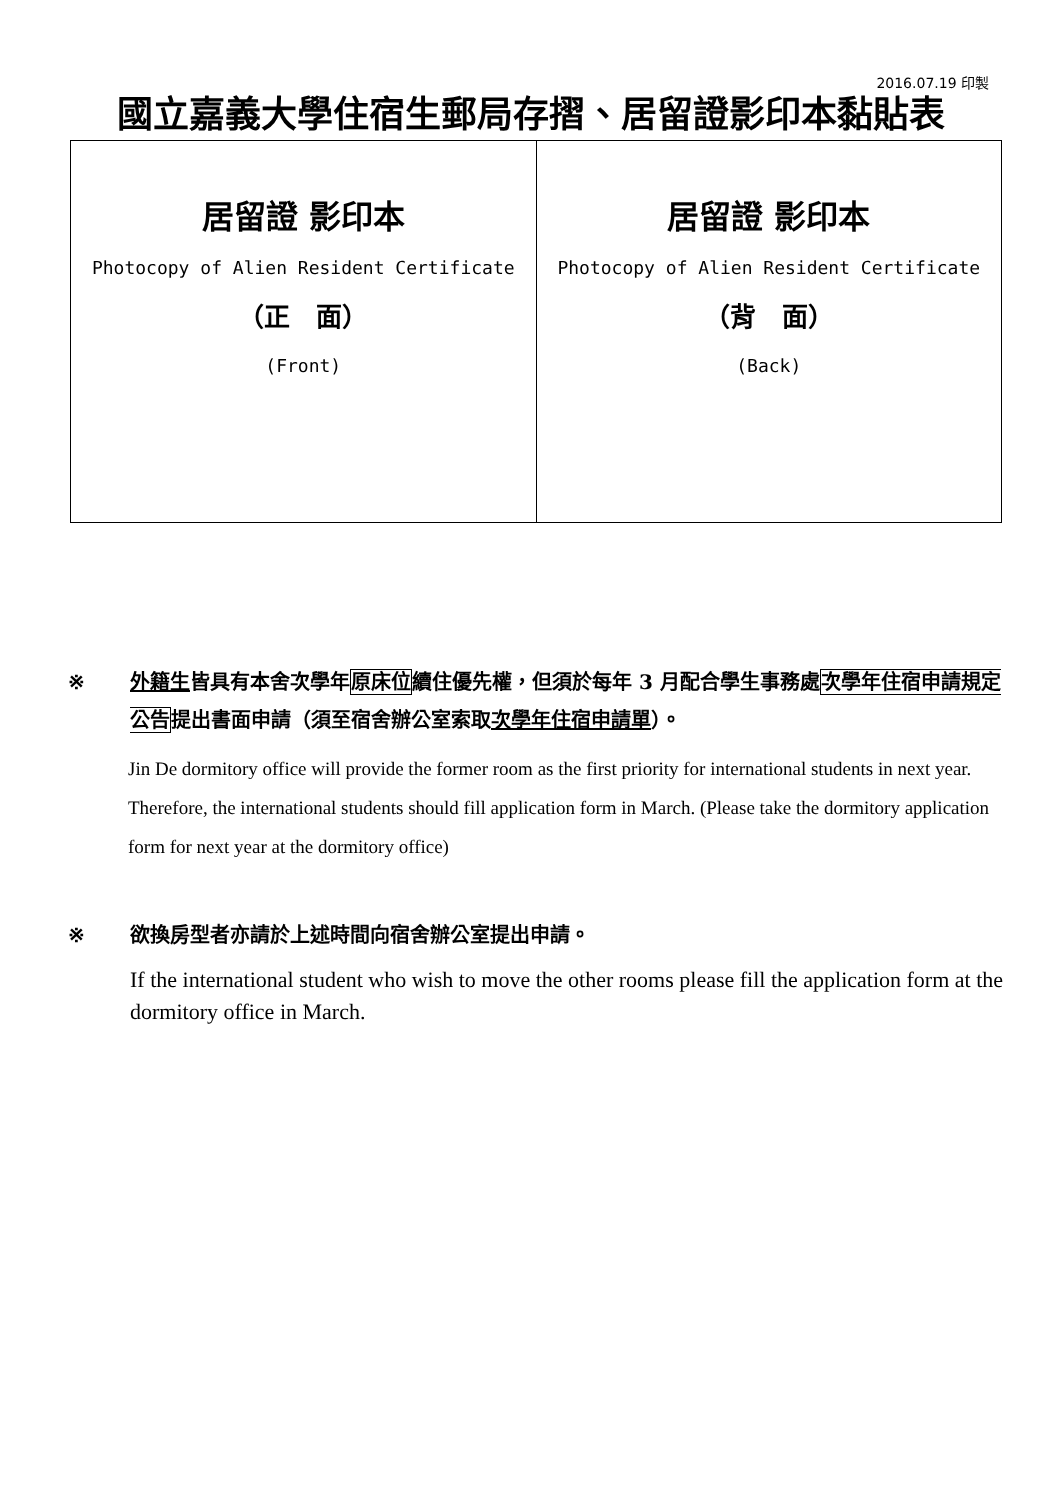2016.07.19 印製
國立嘉義大學住宿生郵局存摺、居留證影印本黏貼表
| 居留證 影印本 Photocopy of Alien Resident Certificate （正 面） (Front) | 居留證 影印本 Photocopy of Alien Resident Certificate （背 面） (Back) |
※ 外籍生皆具有本舍次學年原床位續住優先權，但須於每年 3 月配合學生事務處次學年住宿申請規定公告提出書面申請（須至宿舍辦公室索取次學年住宿申請單）。
Jin De dormitory office will provide the former room as the first priority for international students in next year.　Therefore, the international students should fill application form in March. (Please take the dormitory application form for next year at the dormitory office)
※ 欲換房型者亦請於上述時間向宿舍辦公室提出申請。
If the international student who wish to move the other rooms please fill the application form at the dormitory office in March.